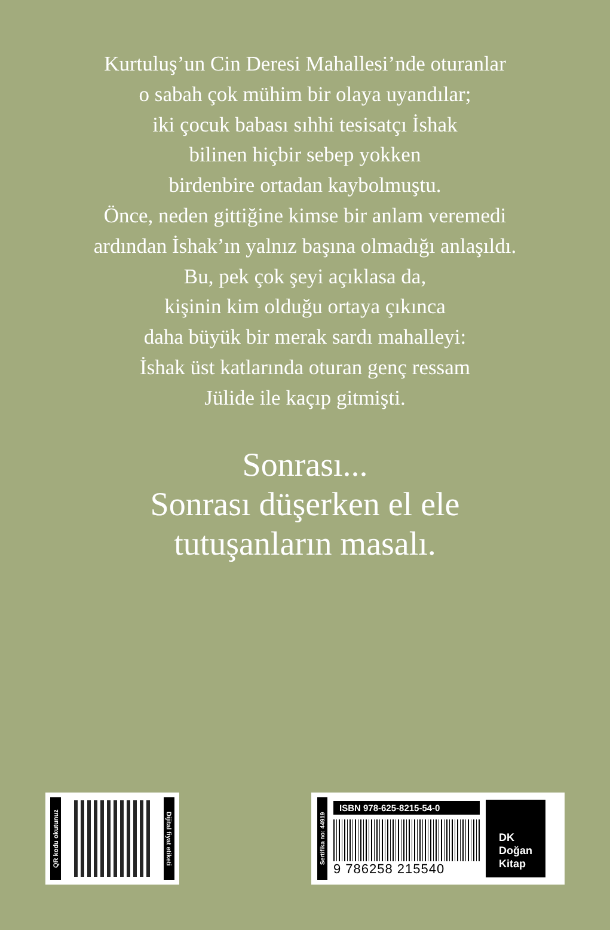Kurtuluş’un Cin Deresi Mahallesi’nde oturanlar
o sabah çok mühim bir olaya uyandılar;
iki çocuk babası sıhhi tesisatçı İshak
bilinen hiçbir sebep yokken
birdenbire ortadan kaybolmuştu.
Önce, neden gittiğine kimse bir anlam veremedi
ardından İshak’ın yalnız başına olmadığı anlaşıldı.
Bu, pek çok şeyi açıklasa da,
kişinin kim olduğu ortaya çıkınca
daha büyük bir merak sardı mahalleyi:
İshak üst katlarında oturan genç ressam
Jülide ile kaçıp gitmişti.
Sonrası...
Sonrası düşerken el ele
tutuşanların masalı.
QR kodu okutunuz
Dijital fiyat etiketi
Sertifika no: 44919
ISBN 978-625-8215-54-0
9 786258 215540
DK
Doğan
Kitap